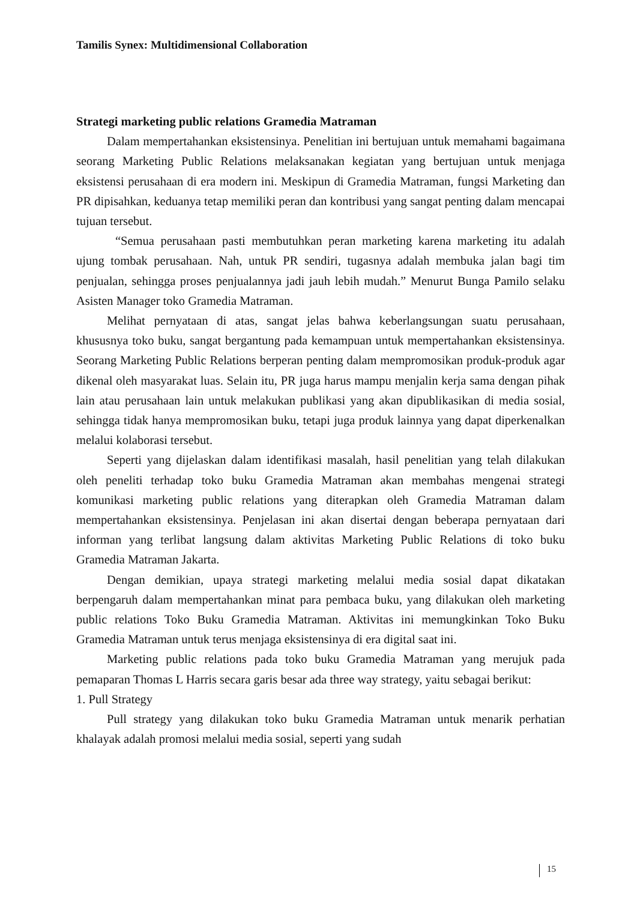Tamilis Synex: Multidimensional Collaboration
Strategi marketing public relations Gramedia Matraman
Dalam mempertahankan eksistensinya. Penelitian ini bertujuan untuk memahami bagaimana seorang Marketing Public Relations melaksanakan kegiatan yang bertujuan untuk menjaga eksistensi perusahaan di era modern ini. Meskipun di Gramedia Matraman, fungsi Marketing dan PR dipisahkan, keduanya tetap memiliki peran dan kontribusi yang sangat penting dalam mencapai tujuan tersebut.
“Semua perusahaan pasti membutuhkan peran marketing karena marketing itu adalah ujung tombak perusahaan. Nah, untuk PR sendiri, tugasnya adalah membuka jalan bagi tim penjualan, sehingga proses penjualannya jadi jauh lebih mudah.” Menurut Bunga Pamilo selaku Asisten Manager toko Gramedia Matraman.
Melihat pernyataan di atas, sangat jelas bahwa keberlangsungan suatu perusahaan, khususnya toko buku, sangat bergantung pada kemampuan untuk mempertahankan eksistensinya. Seorang Marketing Public Relations berperan penting dalam mempromosikan produk-produk agar dikenal oleh masyarakat luas. Selain itu, PR juga harus mampu menjalin kerja sama dengan pihak lain atau perusahaan lain untuk melakukan publikasi yang akan dipublikasikan di media sosial, sehingga tidak hanya mempromosikan buku, tetapi juga produk lainnya yang dapat diperkenalkan melalui kolaborasi tersebut.
Seperti yang dijelaskan dalam identifikasi masalah, hasil penelitian yang telah dilakukan oleh peneliti terhadap toko buku Gramedia Matraman akan membahas mengenai strategi komunikasi marketing public relations yang diterapkan oleh Gramedia Matraman dalam mempertahankan eksistensinya. Penjelasan ini akan disertai dengan beberapa pernyataan dari informan yang terlibat langsung dalam aktivitas Marketing Public Relations di toko buku Gramedia Matraman Jakarta.
Dengan demikian, upaya strategi marketing melalui media sosial dapat dikatakan berpengaruh dalam mempertahankan minat para pembaca buku, yang dilakukan oleh marketing public relations Toko Buku Gramedia Matraman. Aktivitas ini memungkinkan Toko Buku Gramedia Matraman untuk terus menjaga eksistensinya di era digital saat ini.
Marketing public relations pada toko buku Gramedia Matraman yang merujuk pada pemaparan Thomas L Harris secara garis besar ada three way strategy, yaitu sebagai berikut:
1. Pull Strategy
Pull strategy yang dilakukan toko buku Gramedia Matraman untuk menarik perhatian khalayak adalah promosi melalui media sosial, seperti yang sudah
15